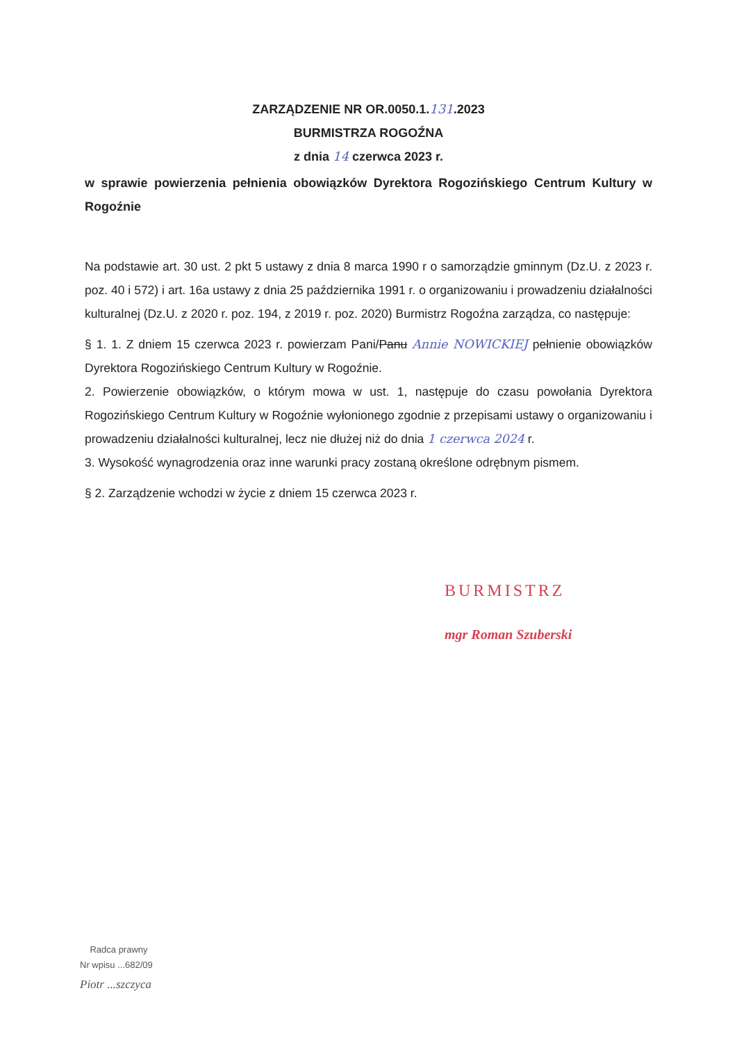ZARZĄDZENIE NR OR.0050.1.131.2023
BURMISTRZA ROGOŹNA
z dnia 14 czerwca 2023 r.
w sprawie powierzenia pełnienia obowiązków Dyrektora Rogozińskiego Centrum Kultury w Rogoźnie
Na podstawie art. 30 ust. 2 pkt 5 ustawy z dnia 8 marca 1990 r o samorządzie gminnym (Dz.U. z 2023 r. poz. 40 i 572) i art. 16a ustawy z dnia 25 października 1991 r. o organizowaniu i prowadzeniu działalności kulturalnej (Dz.U. z 2020 r. poz. 194, z 2019 r. poz. 2020) Burmistrz Rogoźna zarządza, co następuje:
§ 1. 1. Z dniem 15 czerwca 2023 r. powierzam Pani/Panu Annie NOWICKIEJ pełnienie obowiązków Dyrektora Rogozińskiego Centrum Kultury w Rogoźnie.
2. Powierzenie obowiązków, o którym mowa w ust. 1, następuje do czasu powołania Dyrektora Rogozińskiego Centrum Kultury w Rogoźnie wyłonionego zgodnie z przepisami ustawy o organizowaniu i prowadzeniu działalności kulturalnej, lecz nie dłużej niż do dnia 1 czerwca 2024 r.
3. Wysokość wynagrodzenia oraz inne warunki pracy zostaną określone odrębnym pismem.
§ 2. Zarządzenie wchodzi w życie z dniem 15 czerwca 2023 r.
BURMISTRZ
mgr Roman Szuberski
Radca prawny
Nr wpisu ...682/09
Piotr ...szczyca